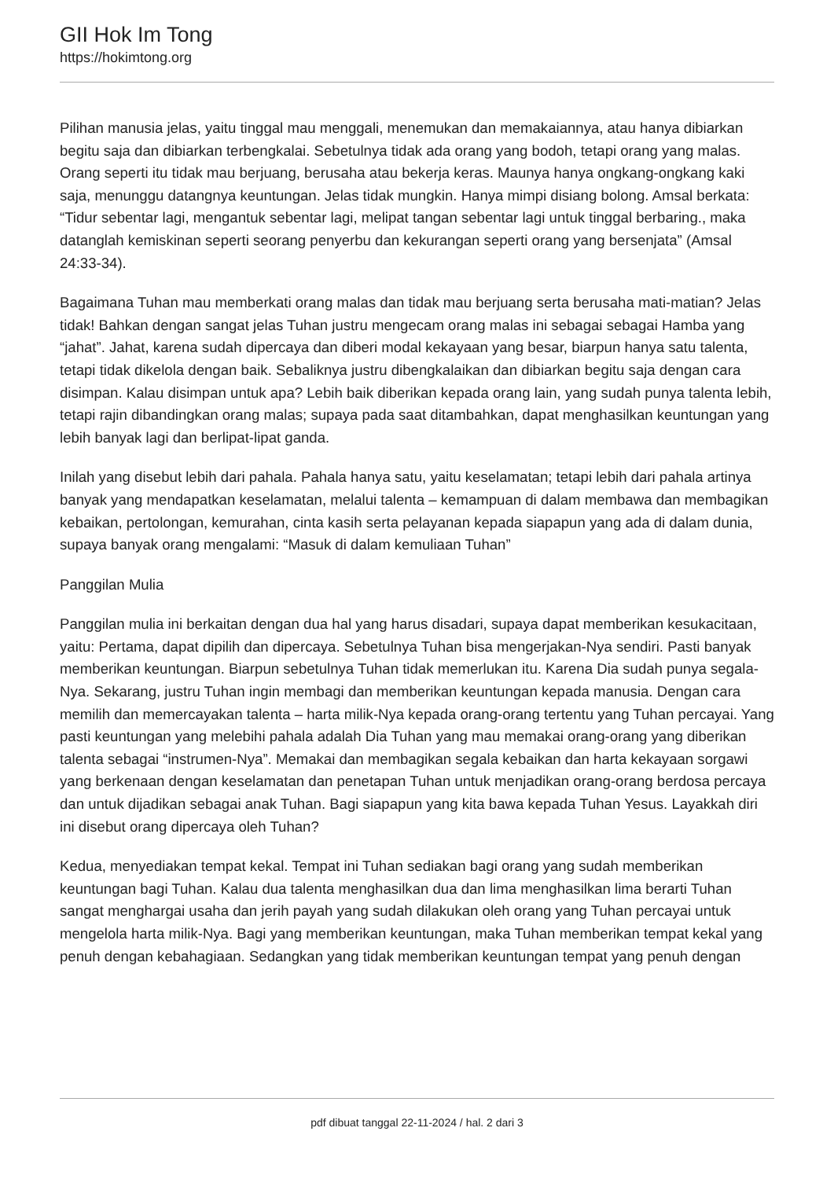GII Hok Im Tong
https://hokimtong.org
Pilihan manusia jelas, yaitu tinggal mau menggali, menemukan dan memakaiannya, atau hanya dibiarkan begitu saja dan dibiarkan terbengkalai. Sebetulnya tidak ada orang yang bodoh, tetapi orang yang malas. Orang seperti itu tidak mau berjuang, berusaha atau bekerja keras. Maunya hanya ongkang-ongkang kaki saja, menunggu datangnya keuntungan. Jelas tidak mungkin. Hanya mimpi disiang bolong. Amsal berkata: “Tidur sebentar lagi, mengantuk sebentar lagi, melipat tangan sebentar lagi untuk tinggal berbaring., maka datanglah kemiskinan seperti seorang penyerbu dan kekurangan seperti orang yang bersenjata” (Amsal 24:33-34).
Bagaimana Tuhan mau memberkati orang malas dan tidak mau berjuang serta berusaha mati-matian? Jelas tidak! Bahkan dengan sangat jelas Tuhan justru mengecam orang malas ini sebagai sebagai Hamba yang “jahat”. Jahat, karena sudah dipercaya dan diberi modal kekayaan yang besar, biarpun hanya satu talenta, tetapi tidak dikelola dengan baik. Sebaliknya justru dibengkalaikan dan dibiarkan begitu saja dengan cara disimpan. Kalau disimpan untuk apa? Lebih baik diberikan kepada orang lain, yang sudah punya talenta lebih, tetapi rajin dibandingkan orang malas; supaya pada saat ditambahkan, dapat menghasilkan keuntungan yang lebih banyak lagi dan berlipat-lipat ganda.
Inilah yang disebut lebih dari pahala. Pahala hanya satu, yaitu keselamatan; tetapi lebih dari pahala artinya banyak yang mendapatkan keselamatan, melalui talenta – kemampuan di dalam membawa dan membagikan kebaikan, pertolongan, kemurahan, cinta kasih serta pelayanan kepada siapapun yang ada di dalam dunia, supaya banyak orang mengalami: “Masuk di dalam kemuliaan Tuhan”
Panggilan Mulia
Panggilan mulia ini berkaitan dengan dua hal yang harus disadari, supaya dapat memberikan kesukacitaan, yaitu: Pertama, dapat dipilih dan dipercaya. Sebetulnya Tuhan bisa mengerjakan-Nya sendiri. Pasti banyak memberikan keuntungan. Biarpun sebetulnya Tuhan tidak memerlukan itu. Karena Dia sudah punya segala-Nya. Sekarang, justru Tuhan ingin membagi dan memberikan keuntungan kepada manusia. Dengan cara memilih dan memercayakan talenta – harta milik-Nya kepada orang-orang tertentu yang Tuhan percayai. Yang pasti keuntungan yang melebihi pahala adalah Dia Tuhan yang mau memakai orang-orang yang diberikan talenta sebagai “instrumen-Nya”. Memakai dan membagikan segala kebaikan dan harta kekayaan sorgawi yang berkenaan dengan keselamatan dan penetapan Tuhan untuk menjadikan orang-orang berdosa percaya dan untuk dijadikan sebagai anak Tuhan. Bagi siapapun yang kita bawa kepada Tuhan Yesus. Layakkah diri ini disebut orang dipercaya oleh Tuhan?
Kedua, menyediakan tempat kekal. Tempat ini Tuhan sediakan bagi orang yang sudah memberikan keuntungan bagi Tuhan. Kalau dua talenta menghasilkan dua dan lima menghasilkan lima berarti Tuhan sangat menghargai usaha dan jerih payah yang sudah dilakukan oleh orang yang Tuhan percayai untuk mengelola harta milik-Nya. Bagi yang memberikan keuntungan, maka Tuhan memberikan tempat kekal yang penuh dengan kebahagiaan. Sedangkan yang tidak memberikan keuntungan tempat yang penuh dengan
pdf dibuat tanggal 22-11-2024 / hal. 2 dari 3